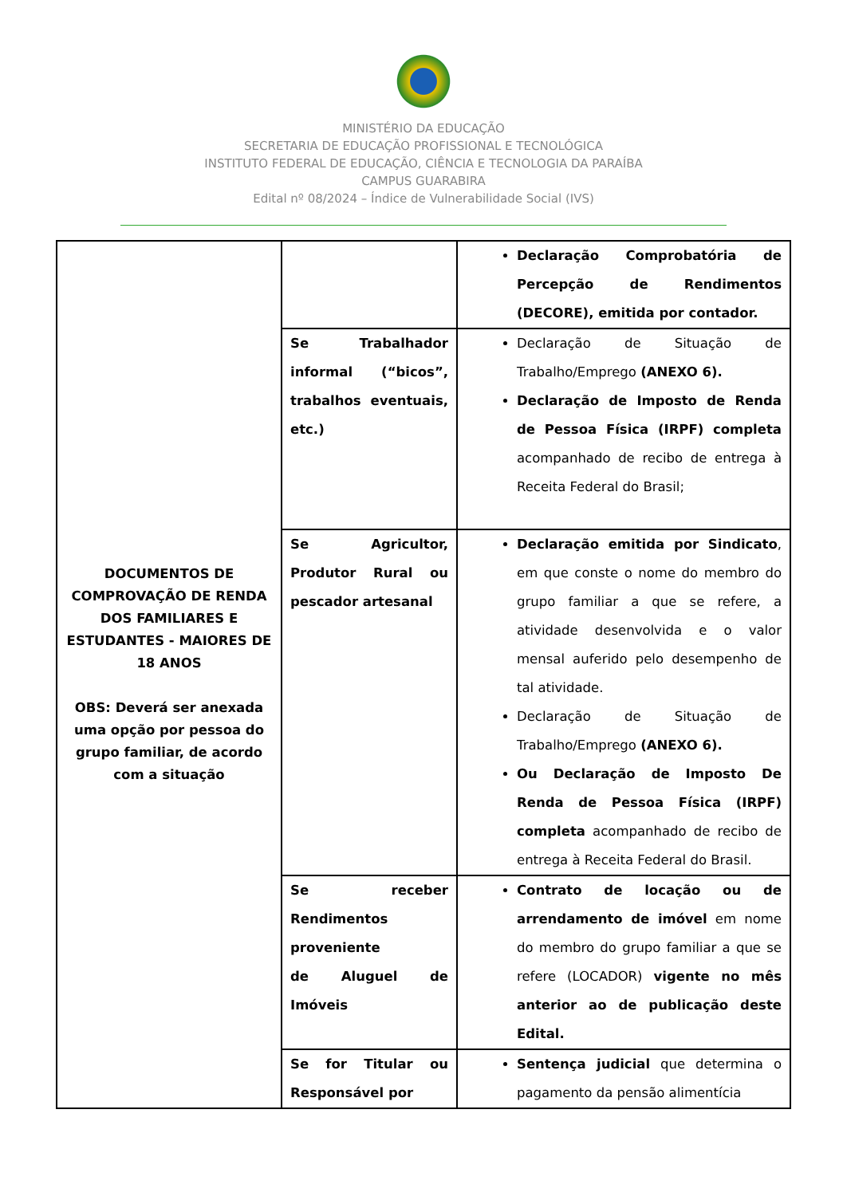MINISTÉRIO DA EDUCAÇÃO
SECRETARIA DE EDUCAÇÃO PROFISSIONAL E TECNOLÓGICA
INSTITUTO FEDERAL DE EDUCAÇÃO, CIÊNCIA E TECNOLOGIA DA PARAÍBA
CAMPUS GUARABIRA
Edital nº 08/2024 – Índice de Vulnerabilidade Social (IVS)
| DOCUMENTOS DE COMPROVAÇÃO DE RENDA DOS FAMILIARES E ESTUDANTES - MAIORES DE 18 ANOS OBS: Deverá ser anexada uma opção por pessoa do grupo familiar, de acordo com a situação | | Declaração Comprobatória de Percepção de Rendimentos (DECORE), emitida por contador. |
| | Se Trabalhador informal (“bicos”, trabalhos eventuais, etc.) | Declaração de Situação de Trabalho/Emprego (ANEXO 6). Declaração de Imposto de Renda de Pessoa Física (IRPF) completa acompanhado de recibo de entrega à Receita Federal do Brasil; |
| | Se Agricultor, Produtor Rural ou pescador artesanal | Declaração emitida por Sindicato , em que conste o nome do membro do grupo familiar a que se refere, a atividade desenvolvida e o valor mensal auferido pelo desempenho de tal atividade. Declaração de Situação de Trabalho/Emprego (ANEXO 6). Ou Declaração de Imposto De Renda de Pessoa Física (IRPF) completa acompanhado de recibo de entrega à Receita Federal do Brasil. |
| | Se receber Rendimentos proveniente de Aluguel de Imóveis | Contrato de locação ou de arrendamento de imóvel em nome do membro do grupo familiar a que se refere (LOCADOR) vigente no mês anterior ao de publicação deste Edital. |
| | Se for Titular ou Responsável por | Sentença judicial que determina o pagamento da pensão alimentícia |